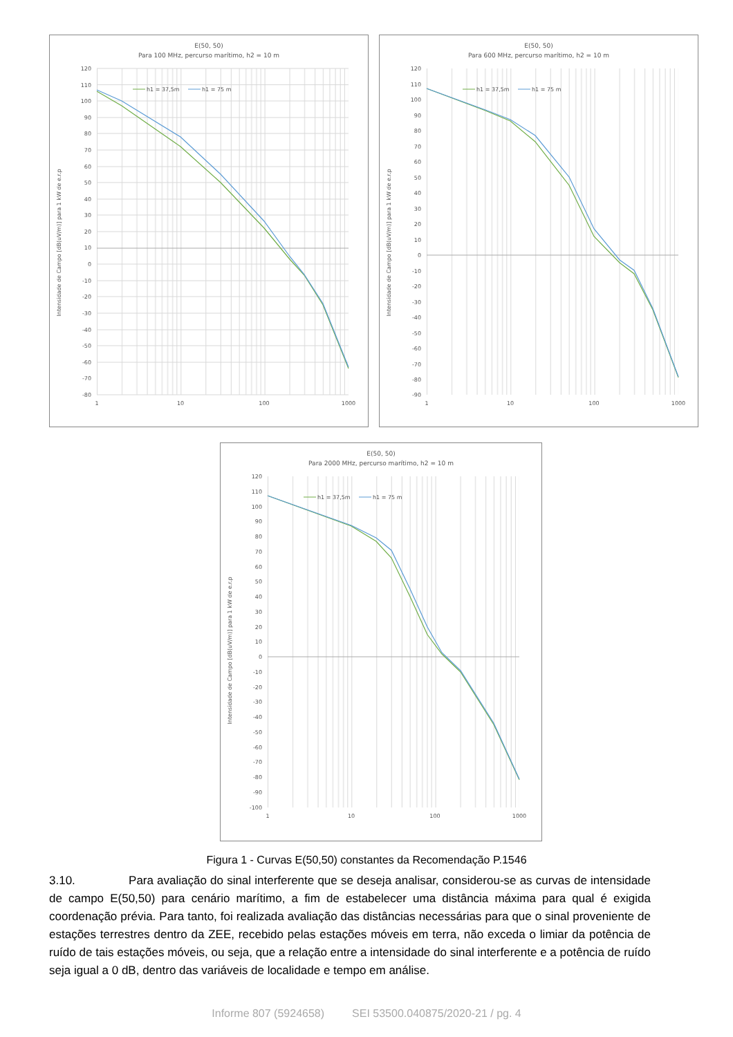E(50, 50)
Para 100 MHz, percurso marítimo, h2 = 10 m
120
110
100
90
80
70
60
50
40
30
20
10
0
-10
-20
-30
-40
-50
-60
-70
-80
1
10
100
1000
Intensidade de Campo [dB(uV/m)] para 1 kW de e.r.p
h1 = 37,5m
h1 = 75 m
E(50, 50)
Para 600 MHz, percurso marítimo, h2 = 10 m
120
110
100
90
80
70
60
50
40
30
20
10
0
-10
-20
-30
-40
-50
-60
-70
-80
-90
1
10
100
1000
Intensidade de Campo [dB(uV/m)] para 1 kW de e.r.p
h1 = 37,5m
h1 = 75 m
E(50, 50)
Para 2000 MHz, percurso marítimo, h2 = 10 m
120
110
100
90
80
70
60
50
40
30
20
10
0
-10
-20
-30
-40
-50
-60
-70
-80
-90
-100
1
10
100
1000
Intensidade de Campo [dB(uV/m)] para 1 kW de e.r.p
h1 = 37,5m
h1 = 75 m
Figura 1 - Curvas E(50,50) constantes da Recomendação P.1546
3.10. Para avaliação do sinal interferente que se deseja analisar, considerou-se as curvas de intensidade de campo E(50,50) para cenário marítimo, a fim de estabelecer uma distância máxima para qual é exigida coordenação prévia. Para tanto, foi realizada avaliação das distâncias necessárias para que o sinal proveniente de estações terrestres dentro da ZEE, recebido pelas estações móveis em terra, não exceda o limiar da potência de ruído de tais estações móveis, ou seja, que a relação entre a intensidade do sinal interferente e a potência de ruído seja igual a 0 dB, dentro das variáveis de localidade e tempo em análise.
Informe 807 (5924658) SEI 53500.040875/2020-21 / pg. 4